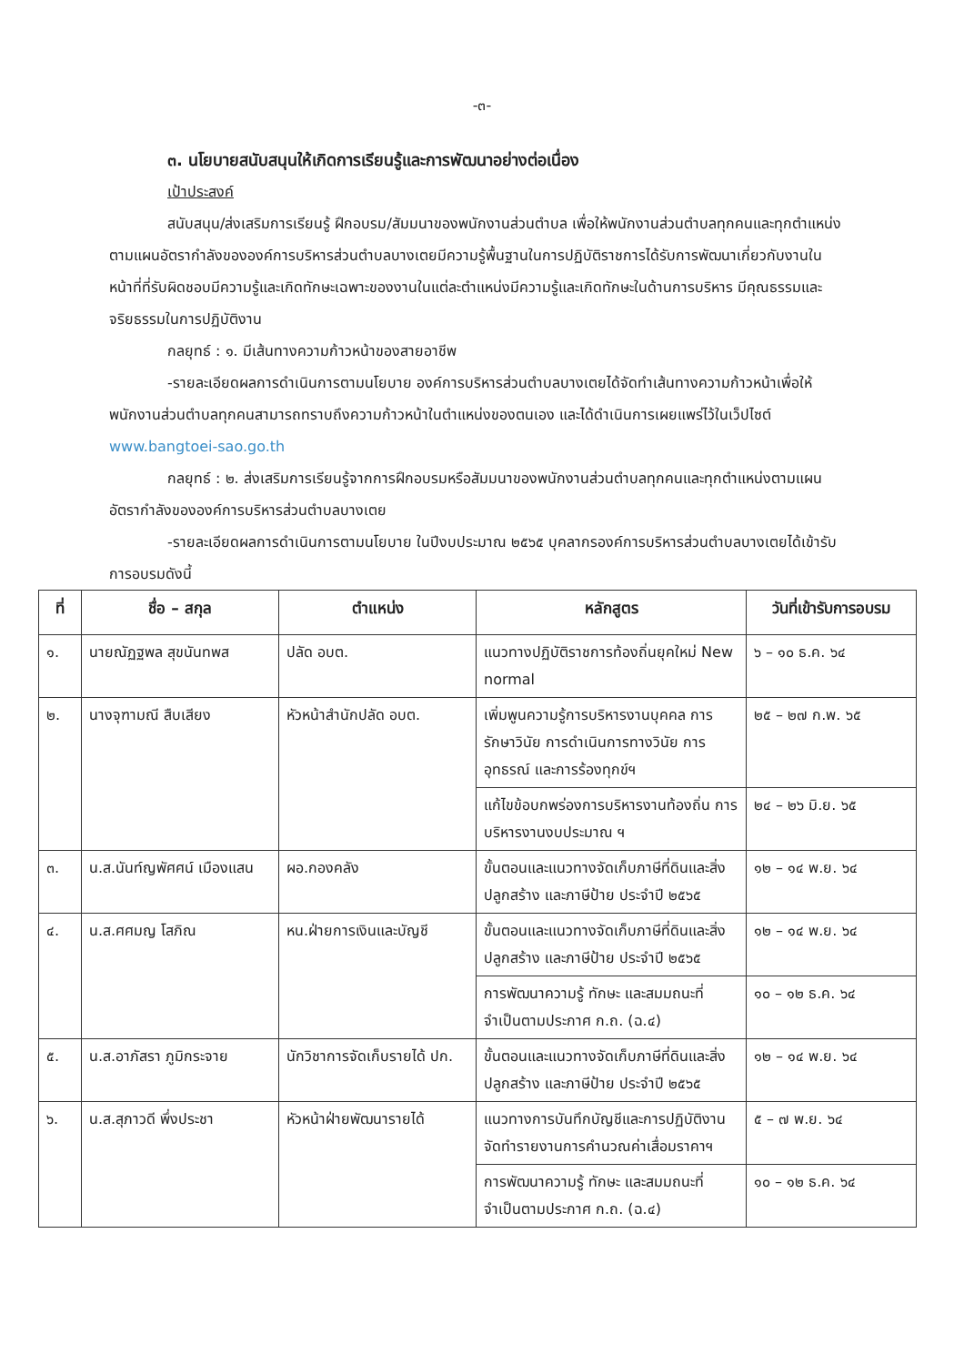-๓-
๓. นโยบายสนับสนุนให้เกิดการเรียนรู้และการพัฒนาอย่างต่อเนื่อง
เป้าประสงค์
สนับสนุน/ส่งเสริมการเรียนรู้ ฝึกอบรม/สัมมนาของพนักงานส่วนตำบล เพื่อให้พนักงานส่วนตำบลทุกคนและทุกตำแหน่งตามแผนอัตรากำลังขององค์การบริหารส่วนตำบลบางเตยมีความรู้พื้นฐานในการปฏิบัติราชการได้รับการพัฒนาเกี่ยวกับงานในหน้าที่ที่รับผิดชอบมีความรู้และเกิดทักษะเฉพาะของงานในแต่ละตำแหน่งมีความรู้และเกิดทักษะในด้านการบริหาร มีคุณธรรมและจริยธรรมในการปฏิบัติงาน
กลยุทธ์ : ๑. มีเส้นทางความก้าวหน้าของสายอาชีพ
-รายละเอียดผลการดำเนินการตามนโยบาย องค์การบริหารส่วนตำบลบางเตยได้จัดทำเส้นทางความก้าวหน้าเพื่อให้พนักงานส่วนตำบลทุกคนสามารถทราบถึงความก้าวหน้าในตำแหน่งของตนเอง และได้ดำเนินการเผยแพร่ไว้ในเว็ปไซต์ www.bangtoei-sao.go.th
กลยุทธ์ : ๒. ส่งเสริมการเรียนรู้จากการฝึกอบรมหรือสัมมนาของพนักงานส่วนตำบลทุกคนและทุกตำแหน่งตามแผนอัตรากำลังขององค์การบริหารส่วนตำบลบางเตย
-รายละเอียดผลการดำเนินการตามนโยบาย ในปีงบประมาณ ๒๕๖๕ บุคลากรองค์การบริหารส่วนตำบลบางเตยได้เข้ารับการอบรมดังนี้
| ที่ | ชื่อ – สกุล | ตำแหน่ง | หลักสูตร | วันที่เข้ารับการอบรม |
| --- | --- | --- | --- | --- |
| ๑. | นายณัฏฐพล สุขนันทพส | ปลัด อบต. | แนวทางปฏิบัติราชการท้องถิ่นยุคใหม่ New normal | ๖ – ๑๐ ธ.ค. ๖๔ |
| ๒. | นางจุฑามณี สืบเสียง | หัวหน้าสำนักปลัด อบต. | เพิ่มพูนความรู้การบริหารงานบุคคล การรักษาวินัย การดำเนินการทางวินัย การอุทธรณ์ และการร้องทุกข์ฯ | ๒๕ – ๒๗ ก.พ. ๖๕ |
| | | | แก้ไขข้อบกพร่องการบริหารงานท้องถิ่น การบริหารงานงบประมาณ ฯ | ๒๔ – ๒๖ มิ.ย. ๖๕ |
| ๓. | น.ส.นันท์ญพัศศน์ เมืองแสน | ผอ.กองคลัง | ขั้นตอนและแนวทางจัดเก็บภาษีที่ดินและสิ่งปลูกสร้าง และภาษีป้าย ประจำปี ๒๕๖๕ | ๑๒ – ๑๔ พ.ย. ๖๔ |
| ๔. | น.ส.ศศมญ โสภิณ | หน.ฝ่ายการเงินและบัญชี | ขั้นตอนและแนวทางจัดเก็บภาษีที่ดินและสิ่งปลูกสร้าง และภาษีป้าย ประจำปี ๒๕๖๕ | ๑๒ – ๑๔ พ.ย. ๖๔ |
| | | | การพัฒนาความรู้ ทักษะ และสมมถนะที่จำเป็นตามประกาศ ก.ถ. (ฉ.๔) | ๑๐ – ๑๒ ธ.ค. ๖๔ |
| ๕. | น.ส.อาภัสรา ภูมิกระจาย | นักวิชาการจัดเก็บรายได้ ปก. | ขั้นตอนและแนวทางจัดเก็บภาษีที่ดินและสิ่งปลูกสร้าง และภาษีป้าย ประจำปี ๒๕๖๕ | ๑๒ – ๑๔ พ.ย. ๖๔ |
| ๖. | น.ส.สุภาวดี พึ่งประชา | หัวหน้าฝ่ายพัฒนารายได้ | แนวทางการบันทึกบัญชีและการปฏิบัติงาน จัดทำรายงานการคำนวณค่าเสื่อมราคาฯ | ๕ – ๗ พ.ย. ๖๔ |
| | | | การพัฒนาความรู้ ทักษะ และสมมถนะที่จำเป็นตามประกาศ ก.ถ. (ฉ.๔) | ๑๐ – ๑๒ ธ.ค. ๖๔ |